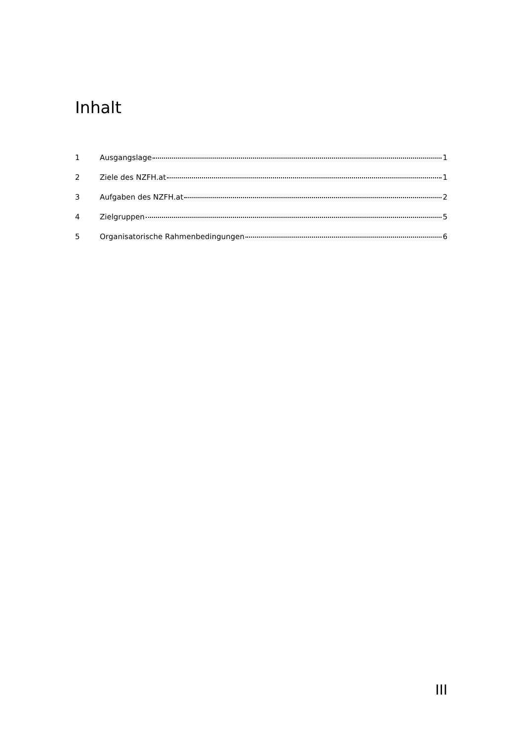Inhalt
1 Ausgangslage 1
2 Ziele des NZFH.at 1
3 Aufgaben des NZFH.at 2
4 Zielgruppen 5
5 Organisatorische Rahmenbedingungen 6
III